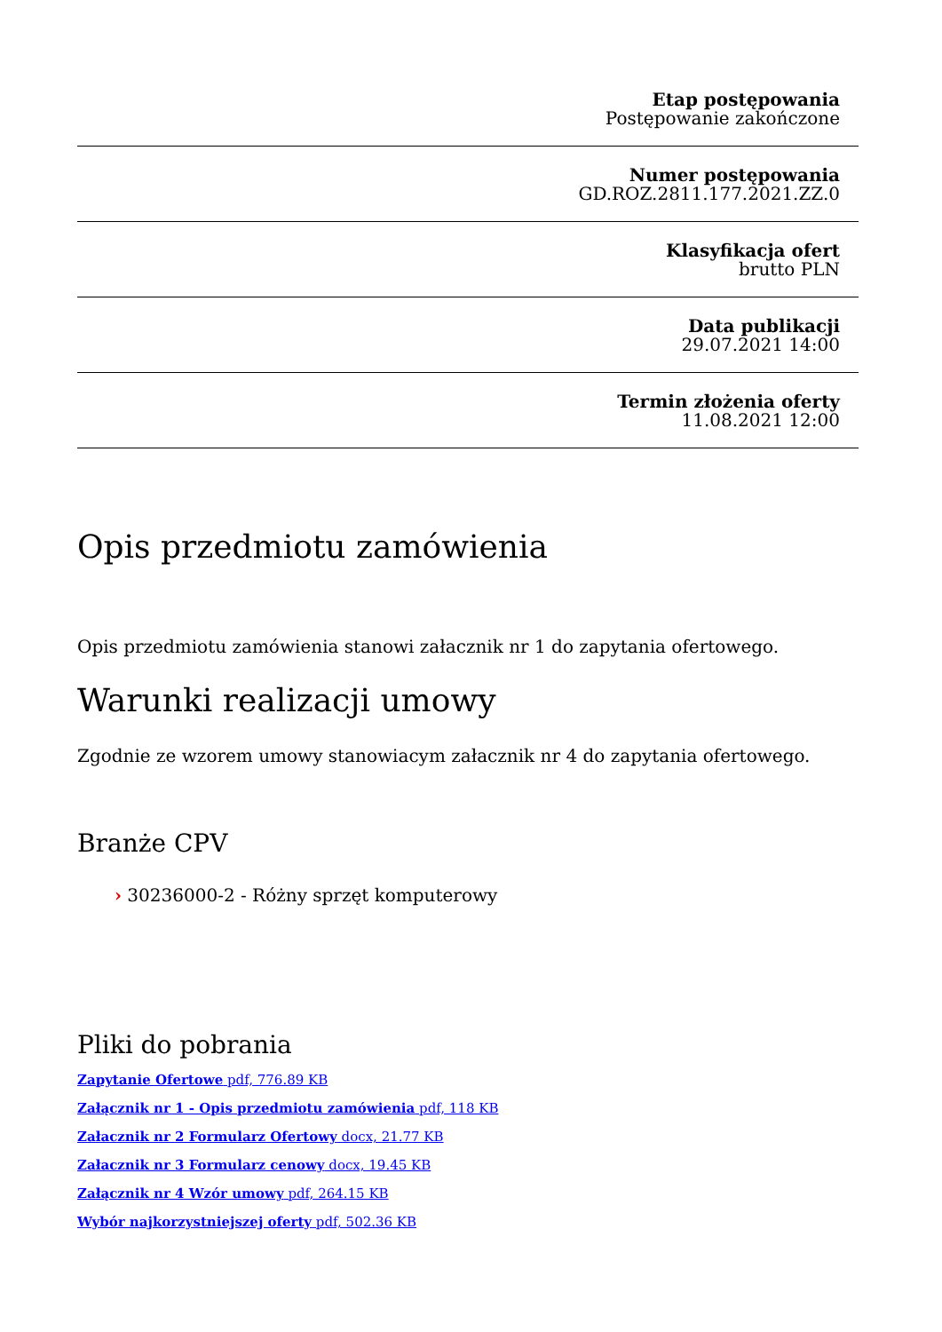Etap postępowania
Postępowanie zakończone
Numer postępowania
GD.ROZ.2811.177.2021.ZZ.0
Klasyfikacja ofert
brutto PLN
Data publikacji
29.07.2021 14:00
Termin złożenia oferty
11.08.2021 12:00
Opis przedmiotu zamówienia
Opis przedmiotu zamówienia stanowi załacznik nr 1 do zapytania ofertowego.
Warunki realizacji umowy
Zgodnie ze wzorem umowy stanowiacym załacznik nr 4 do zapytania ofertowego.
Branże CPV
› 30236000-2 - Różny sprzęt komputerowy
Pliki do pobrania
Zapytanie Ofertowe pdf, 776.89 KB
Załącznik nr 1 - Opis przedmiotu zamówienia pdf, 118 KB
Załacznik nr 2 Formularz Ofertowy docx, 21.77 KB
Załacznik nr 3 Formularz cenowy docx, 19.45 KB
Załącznik nr 4 Wzór umowy pdf, 264.15 KB
Wybór najkorzystniejszej oferty pdf, 502.36 KB